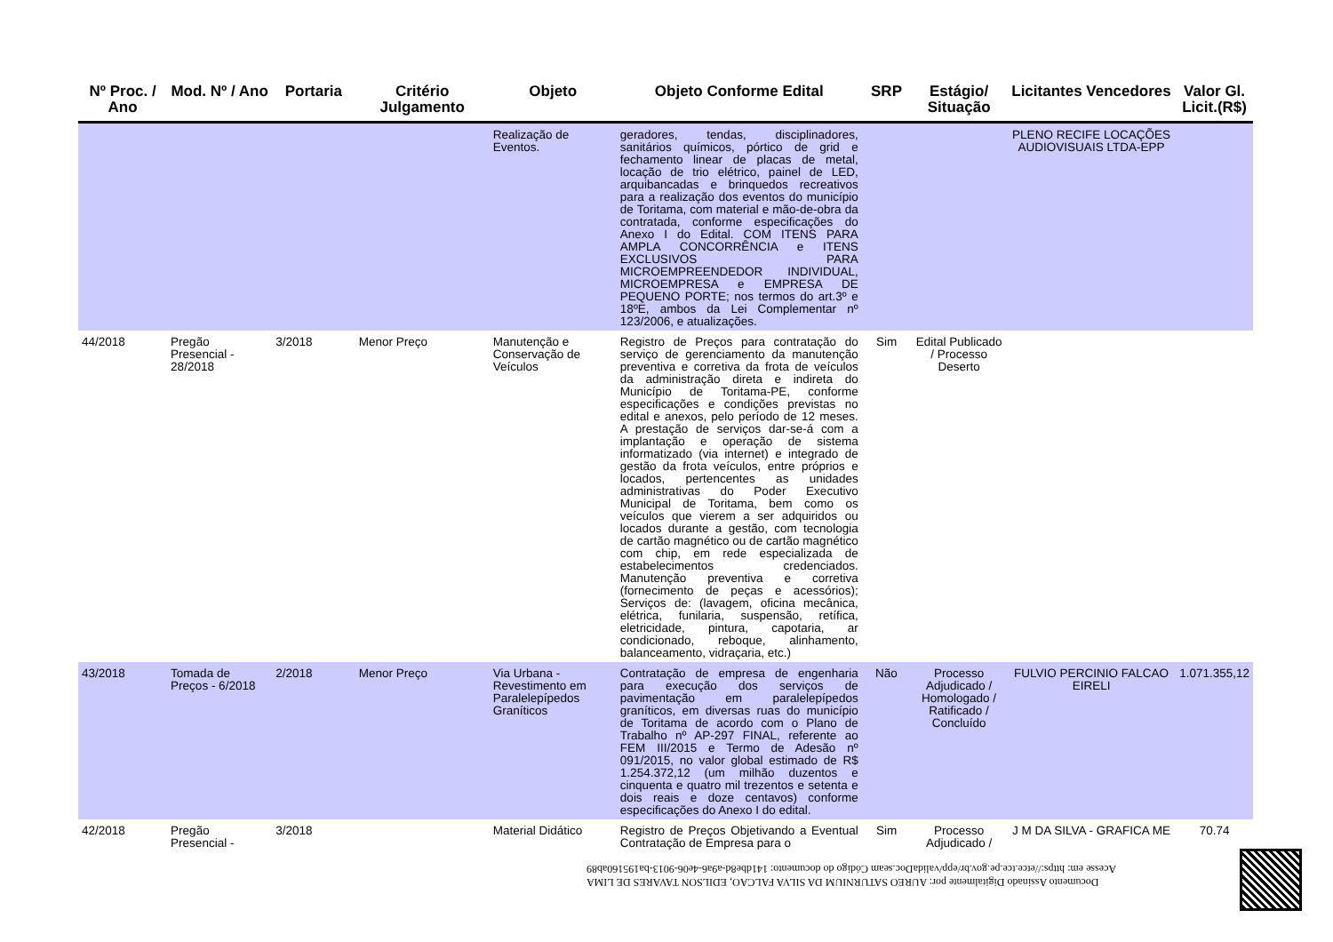| Nº Proc. / Ano | Mod. Nº / Ano | Portaria | Critério Julgamento | Objeto | Objeto Conforme Edital | SRP | Estágio/ Situação | Licitantes Vencedores | Valor Gl. Licit.(R$) |
| --- | --- | --- | --- | --- | --- | --- | --- | --- | --- |
| | | | | Realização de Eventos. | geradores, tendas, disciplinadores, sanitários químicos, pórtico de grid e fechamento linear de placas de metal, locação de trio elétrico, painel de LED, arquibancadas e brinquedos recreativos para a realização dos eventos do município de Toritama, com material e mão-de-obra da contratada, conforme especificações do Anexo I do Edital. COM ITENS PARA AMPLA CONCORRÊNCIA e ITENS EXCLUSIVOS PARA MICROEMPREENDEDOR INDIVIDUAL, MICROEMPRESA e EMPRESA DE PEQUENO PORTE; nos termos do art.3º e 18ºE, ambos da Lei Complementar nº 123/2006, e atualizações. | | | PLENO RECIFE LOCAÇÕES AUDIOVISUAIS LTDA-EPP | |
| 44/2018 | Pregão Presencial - 28/2018 | 3/2018 | Menor Preço | Manutenção e Conservação de Veículos | Registro de Preços para contratação do serviço de gerenciamento da manutenção preventiva e corretiva da frota de veículos da administração direta e indireta do Município de Toritama-PE, conforme especificações e condições previstas no edital e anexos, pelo período de 12 meses. A prestação de serviços dar-se-á com a implantação e operação de sistema informatizado (via internet) e integrado de gestão da frota veículos, entre próprios e locados, pertencentes as unidades administrativas do Poder Executivo Municipal de Toritama, bem como os veículos que vierem a ser adquiridos ou locados durante a gestão, com tecnologia de cartão magnético ou de cartão magnético com chip, em rede especializada de estabelecimentos credenciados. Manutenção preventiva e corretiva (fornecimento de peças e acessórios); Serviços de: (lavagem, oficina mecânica, elétrica, funilaria, suspensão, retífica, eletricidade, pintura, capotaria, ar condicionado, reboque, alinhamento, balanceamento, vidraçaria, etc.) | Sim | Edital Publicado / Processo Deserto | | |
| 43/2018 | Tomada de Preços - 6/2018 | 2/2018 | Menor Preço | Via Urbana - Revestimento em Paralelepípedos Graníticos | Contratação de empresa de engenharia para execução dos serviços de pavimentação em paralelepípedos graníticos, em diversas ruas do município de Toritama de acordo com o Plano de Trabalho nº AP-297 FINAL, referente ao FEM III/2015 e Termo de Adesão nº 091/2015, no valor global estimado de R$ 1.254.372,12 (um milhão duzentos e cinquenta e quatro mil trezentos e setenta e dois reais e doze centavos) conforme especificações do Anexo I do edital. | Não | Processo Adjudicado / Homologado / Ratificado / Concluído | FULVIO PERCINIO FALCAO EIRELI | 1.071.355,12 |
| 42/2018 | Pregão Presencial - | 3/2018 | | Material Didático | Registro de Preços Objetivando a Eventual Contratação de Empresa para o | Sim | Processo Adjudicado / | J M DA SILVA - GRAFICA ME | 70.74 |
Documento Assinado Digitalmente por: AUREO SATURNIUM DA SILVA FALCAO, EDILSON TAVARES DE LIMA
Acesse em: https://etce.tce.pe.gov.br/epp/validaDoc.seam Código do documento: 141dbe8d-a9a6-4e06-9013-ba19516​0ab89